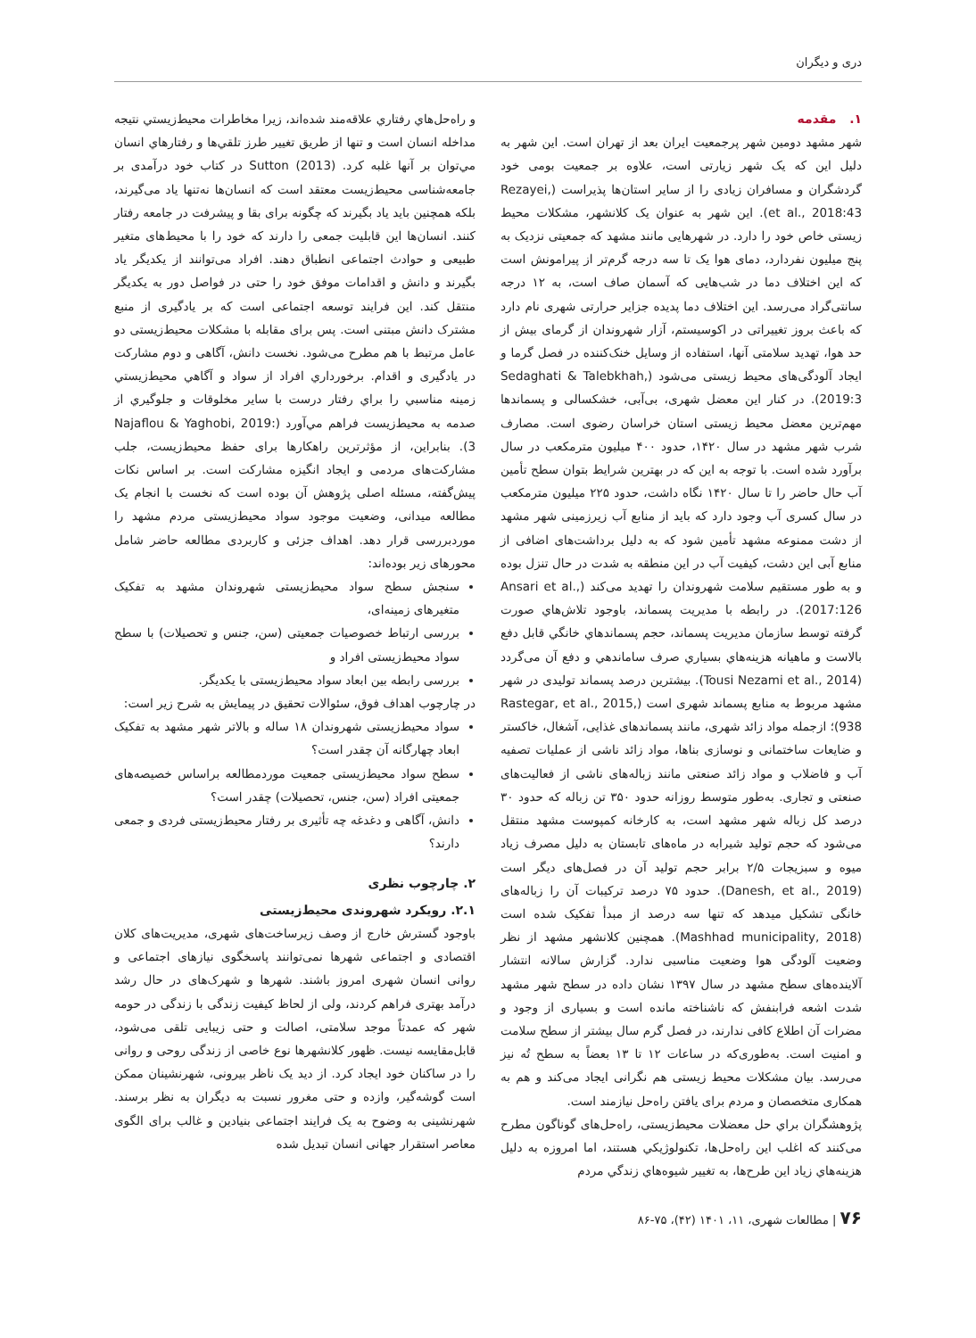دری و دیگران
۱. مقدمه
شهر مشهد دومین شهر پرجمعیت ایران بعد از تهران است. این شهر به دلیل این که یک شهر زیارتی است، علاوه بر جمعیت بومی خود گردشگران و مسافران زیادی را از سایر استان‌ها پذیراست (Rezayei, et al., 2018:43). این شهر به عنوان یک کلانشهر، مشکلات محیط زیستی خاص خود را دارد. در شهرهایی مانند مشهد که جمعیتی نزدیک به پنج میلیون نفردارد، دمای هوا یک تا سه درجه گرم‌تر از پیرامونش است که این اختلاف دما در شب‌هایی که آسمان صاف است، به ۱۲ درجه سانتی‌گراد می‌رسد. این اختلاف دما پدیده جزایر حرارتی شهری نام دارد که باعث بروز تغییراتی در اکوسیستم، آزار شهروندان از گرمای بیش از حد هوا، تهدید سلامتی آنها، استفاده از وسایل خنک‌کننده در فصل گرما و ایجاد آلودگی‌های محیط زیستی می‌شود (Sedaghati & Talebkhah, 2019:3). در کنار این معضل شهری، بی‌آبی، خشکسالی و پسماندها مهم‌ترین معضل محیط زیستی استان خراسان رضوی است. مصارف شرب شهر مشهد در سال ۱۴۲۰، حدود ۴۰۰ میلیون مترمکعب در سال برآورد شده است. با توجه به این که در بهترین شرایط بتوان سطح تأمین آب حال حاضر را تا سال ۱۴۲۰ نگاه داشت، حدود ۲۲۵ میلیون مترمکعب در سال کسری آب وجود دارد که باید از منابع آب زیرزمینی شهر مشهد از دشت ممنوعه مشهد تأمین شود که به دلیل برداشت‌های اضافی از منابع آبی این دشت، کیفیت آب در این منطقه به شدت در حال تنزل بوده و به طور مستقیم سلامت شهروندان را تهدید می‌کند (Ansari et al., 2017:126). در رابطه با مدیریت پسماند، باوجود تلاش‌هاي صورت گرفته توسط سازمان مدیریت پسماند، حجم پسماندهاي خانگي قابل دفع بالاست و ماهیانه هزینه‌هاي بسیاري صرف ساماندهي و دفع آن می‌گردد (Tousi Nezami et al., 2014). بیشترین درصد پسماند تولیدی در شهر مشهد مربوط به منابع پسماند شهری است (Rastegar, et al., 2015, 938)؛ ازجمله مواد زائد شهری، مانند پسماندهای غذایی، آشغال، خاکستر و ضایعات ساختمانی و نوسازی بناها، مواد زائد ناشی از عملیات تصفیه آب و فاضلاب و مواد زائد صنعتی مانند زباله‌های ناشی از فعالیت‌های صنعتی و تجاری. به‌طور متوسط روزانه حدود ۳۵۰ تن زباله که حدود ۳۰ درصد کل زباله شهر مشهد است، به کارخانه کمپوست مشهد منتقل می‌شود که حجم تولید شیرابه در ماه‌های تابستان به دلیل مصرف زیاد میوه و سبزیجات ۲/۵ برابر حجم تولید آن در فصل‌های دیگر است (Danesh, et al., 2019). حدود ۷۵ درصد ترکیبات آن را زباله‌های خانگی تشکیل میدهد که تنها سه درصد از مبدأ تفکیک شده است (Mashhad municipality, 2018). همچنین کلانشهر مشهد از نظر وضعیت آلودگی هوا وضعیت مناسبی ندارد. گزارش سالانه انتشار آلاینده‌های سطح مشهد در سال ۱۳۹۷ نشان داده در سطح شهر مشهد شدت اشعه فرابنفش که ناشناخته مانده است و بسیاری از وجود و مضرات آن اطلاع کافی ندارند، در فصل گرم سال بیشتر از سطح سلامت و امنیت است. به‌طوری‌که در ساعات ۱۲ تا ۱۳ بعضاً به سطح تُه نیز می‌رسد. بیان مشکلات محیط زیستی هم نگرانی ایجاد می‌کند و هم به همکاری متخصصان و مردم برای یافتن راه‌حل نیازمند است.
پژوهشگران براي حل معضلات محیط‌زیستی، راه‌حل‌های گوناگون مطرح می‌کنند که اغلب این راه‌حل‌ها، تکنولوژیکي هستند، اما امروزه به دلیل هزینه‌هاي زیاد این طرح‌ها، به تغییر شیوه‌هاي زندگي مردم
و راه‌حل‌هاي رفتاري علاقه‌مند شده‌اند، زیرا مخاطرات محیط‌زیستي نتیجه مداخله انسان است و تنها از طریق تغییر طرز تلقي‌ها و رفتارهاي انسان مي‌توان بر آنها غلبه کرد. Sutton (2013) در کتاب خود درآمدی بر جامعه‌شناسی محیط‌زیست معتقد است که انسان‌ها نه‌تنها یاد می‌گیرند، بلکه همچنین باید یاد بگیرند که چگونه برای بقا و پیشرفت در جامعه رفتار کنند. انسان‌ها این قابلیت جمعی را دارند که خود را با محیط‌های متغیر طبیعی و حوادث اجتماعی انطباق دهند. افراد می‌توانند از یکدیگر یاد بگیرند و دانش و اقدامات موفق خود را حتی در فواصل دور به یکدیگر منتقل کند. این فرایند توسعه اجتماعی است که بر یادگیری از منبع مشترک دانش مبتنی است. پس برای مقابله با مشکلات محیط‌زیستی دو عامل مرتبط با هم مطرح می‌شود. نخست دانش، آگاهی و دوم مشارکت در یادگیری و اقدام. برخورداري افراد از سواد و آگاهي محیط‌زیستي زمینه مناسبي را براي رفتار درست با ساير مخلوقات و جلوگيري از صدمه به محیط‌زیست فراهم مي‌آورد (Najaflou & Yaghobi, 2019: 3). بنابراین، از مؤثرترین راهکارها برای حفظ محیط‌زیست، جلب مشارکت‌های مردمی و ایجاد انگیزه مشارکت است. بر اساس نکات پیش‌گفته، مسئله اصلی پژوهش آن بوده است که نخست با انجام یک مطالعه میدانی، وضعیت موجود سواد محیط‌زیستی مردم مشهد را موردبررسی قرار دهد. اهداف جزئی و کاربردی مطالعه حاضر شامل محورهای زیر بوده‌اند:
سنجش سطح سواد محیط‌زیستی شهروندان مشهد به تفکیک متغیرهای زمینه‌ای،
بررسی ارتباط خصوصیات جمعیتی (سن، جنس و تحصیلات) با سطح سواد محیط‌زیستی افراد و
بررسی رابطه بین ابعاد سواد محیط‌زیستی با یکدیگر.
در چارچوب اهداف فوق، سئوالات تحقیق در پیمایش به شرح زیر است:
سواد محیط‌زیستی شهروندان ۱۸ ساله و بالاتر شهر مشهد به تفکیک ابعاد چهارگانه آن چقدر است؟
سطح سواد محیط‌زیستی جمعیت موردمطالعه براساس خصیصه‌های جمعیتی افراد (سن، جنس، تحصیلات) چقدر است؟
دانش، آگاهی و دغدغه چه تأثیری بر رفتار محیط‌زیستی فردی و جمعی دارند؟
۲. چارچوب نظری
۲.۱. رویکرد شهروندی محیط‌زیستی
باوجود گسترش خارج از وصف زیرساخت‌های شهری، مدیریت‌های کلان اقتصادی و اجتماعی شهرها نمی‌توانند پاسخگوی نیازهای اجتماعی و روانی انسان شهری امروز باشند. شهرها و شهرک‌های در حال رشد درآمد بهتری فراهم کردند، ولی از لحاظ کیفیت زندگی با زندگی در حومه شهر که عمدتاً موجد سلامتی، اصالت و حتی زیبایی تلقی می‌شود، قابل‌مقایسه نیست. ظهور کلانشهرها نوع خاصی از زندگی روحی و روانی را در ساکنان خود ایجاد کرد. از دید یک ناظر بیرونی، شهرنشینان ممکن است گوشه‌گیر، وازده و حتی مغرور نسبت به دیگران به نظر برسند. شهرنشینی به وضوح به یک فرایند اجتماعی بنیادین و غالب برای الگوی معاصر استقرار جهانی انسان تبدیل شده
۷۶ | مطالعات شهری، ۱۱، ۱۴۰۱ (۴۲)، ۷۵-۸۶